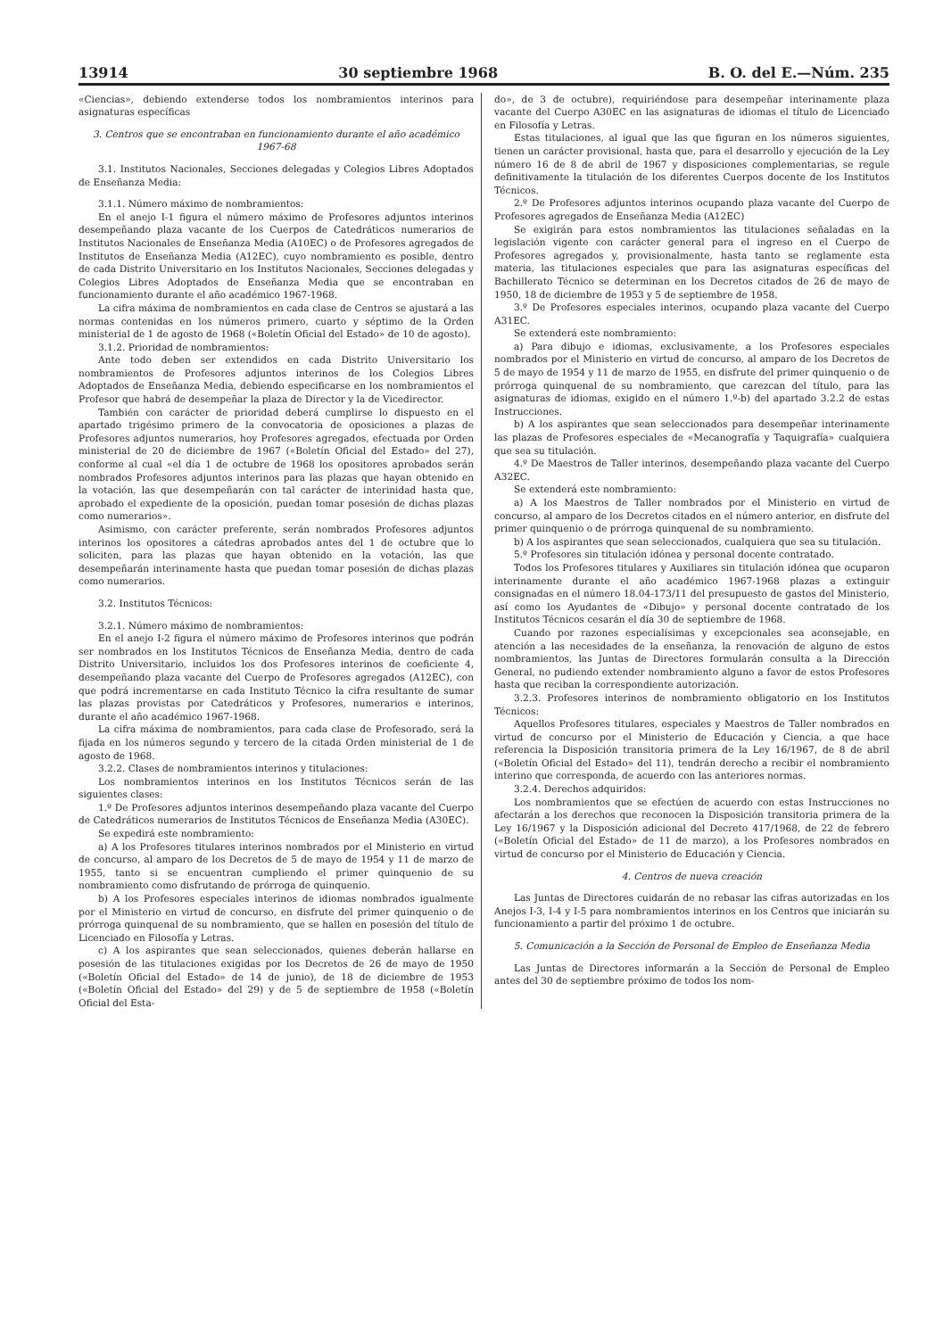13914 30 septiembre 1968 B. O. del E.—Núm. 235
«Ciencias», debiendo extenderse todos los nombramientos interinos para asignaturas específicas
3. Centros que se encontraban en funcionamiento durante el año académico 1967-68
3.1. Institutos Nacionales, Secciones delegadas y Colegios Libres Adoptados de Enseñanza Media:
3.1.1. Número máximo de nombramientos:
En el anejo I-1 figura el número máximo de Profesores adjuntos interinos desempeñando plaza vacante de los Cuerpos de Catedráticos numerarios de Institutos Nacionales de Enseñanza Media (A10EC) o de Profesores agregados de Institutos de Enseñanza Media (A12EC), cuyo nombramiento es posible, dentro de cada Distrito Universitario en los Institutos Nacionales, Secciones delegadas y Colegios Libres Adoptados de Enseñanza Media que se encontraban en funcionamiento durante el año académico 1967-1968.
La cifra máxima de nombramientos en cada clase de Centros se ajustará a las normas contenidas en los números primero, cuarto y séptimo de la Orden ministerial de 1 de agosto de 1968 («Boletín Oficial del Estado» de 10 de agosto).
3.1.2. Prioridad de nombramientos:
Ante todo deben ser extendidos en cada Distrito Universitario los nombramientos de Profesores adjuntos interinos de los Colegios Libres Adoptados de Enseñanza Media, debiendo especificarse en los nombramientos el Profesor que habrá de desempeñar la plaza de Director y la de Vicedirector.
También con carácter de prioridad deberá cumplirse lo dispuesto en el apartado trigésimo primero de la convocatoria de oposiciones a plazas de Profesores adjuntos numerarios, hoy Profesores agregados, efectuada por Orden ministerial de 20 de diciembre de 1967 («Boletín Oficial del Estado» del 27), conforme al cual «el día 1 de octubre de 1968 los opositores aprobados serán nombrados Profesores adjuntos interinos para las plazas que hayan obtenido en la votación, las que desempeñarán con tal carácter de interinidad hasta que, aprobado el expediente de la oposición, puedan tomar posesión de dichas plazas como numerarios».
Asimismo, con carácter preferente, serán nombrados Profesores adjuntos interinos los opositores a cátedras aprobados antes del 1 de octubre que lo soliciten, para las plazas que hayan obtenido en la votación, las que desempeñarán interinamente hasta que puedan tomar posesión de dichas plazas como numerarios.
3.2. Institutos Técnicos:
3.2.1. Número máximo de nombramientos:
En el anejo I-2 figura el número máximo de Profesores interinos que podrán ser nombrados en los Institutos Técnicos de Enseñanza Media, dentro de cada Distrito Universitario, incluidos los dos Profesores interinos de coeficiente 4, desempeñando plaza vacante del Cuerpo de Profesores agregados (A12EC), con que podrá incrementarse en cada Instituto Técnico la cifra resultante de sumar las plazas provistas por Catedráticos y Profesores, numerarios e interinos, durante el año académico 1967-1968.
La cifra máxima de nombramientos, para cada clase de Profesorado, será la fijada en los números segundo y tercero de la citada Orden ministerial de 1 de agosto de 1968.
3.2.2. Clases de nombramientos interinos y titulaciones:
Los nombramientos interinos en los Institutos Técnicos serán de las siguientes clases:
1.º De Profesores adjuntos interinos desempeñando plaza vacante del Cuerpo de Catedráticos numerarios de Institutos Técnicos de Enseñanza Media (A30EC).
Se expedirá este nombramiento:
a) A los Profesores titulares interinos nombrados por el Ministerio en virtud de concurso, al amparo de los Decretos de 5 de mayo de 1954 y 11 de marzo de 1955, tanto si se encuentran cumpliendo el primer quinquenio de su nombramiento como disfrutando de prórroga de quinquenio.
b) A los Profesores especiales interinos de idiomas nombrados igualmente por el Ministerio en virtud de concurso, en disfrute del primer quinquenio o de prórroga quinquenal de su nombramiento, que se hallen en posesión del título de Licenciado en Filosofía y Letras.
c) A los aspirantes que sean seleccionados, quienes deberán hallarse en posesión de las titulaciones exigidas por los Decretos de 26 de mayo de 1950 («Boletín Oficial del Estado» de 14 de junio), de 18 de diciembre de 1953 («Boletín Oficial del Estado» del 29) y de 5 de septiembre de 1958 («Boletín Oficial del Esta-
do», de 3 de octubre), requiriéndose para desempeñar interinamente plaza vacante del Cuerpo A30EC en las asignaturas de idiomas el título de Licenciado en Filosofía y Letras.
Estas titulaciones, al igual que las que figuran en los números siguientes, tienen un carácter provisional, hasta que, para el desarrollo y ejecución de la Ley número 16 de 8 de abril de 1967 y disposiciones complementarias, se regule definitivamente la titulación de los diferentes Cuerpos docente de los Institutos Técnicos.
2.º De Profesores adjuntos interinos ocupando plaza vacante del Cuerpo de Profesores agregados de Enseñanza Media (A12EC)
Se exigirán para estos nombramientos las titulaciones señaladas en la legislación vigente con carácter general para el ingreso en el Cuerpo de Profesores agregados y, provisionalmente, hasta tanto se reglamente esta materia, las titulaciones especiales que para las asignaturas específicas del Bachillerato Técnico se determinan en los Decretos citados de 26 de mayo de 1950, 18 de diciembre de 1953 y 5 de septiembre de 1958.
3.º De Profesores especiales interinos, ocupando plaza vacante del Cuerpo A31EC.
Se extenderá este nombramiento:
a) Para dibujo e idiomas, exclusivamente, a los Profesores especiales nombrados por el Ministerio en virtud de concurso, al amparo de los Decretos de 5 de mayo de 1954 y 11 de marzo de 1955, en disfrute del primer quinquenio o de prórroga quinquenal de su nombramiento, que carezcan del título, para las asignaturas de idiomas, exigido en el número 1.º-b) del apartado 3.2.2 de estas Instrucciones.
b) A los aspirantes que sean seleccionados para desempeñar interinamente las plazas de Profesores especiales de «Mecanografía y Taquigrafía» cualquiera que sea su titulación.
4.º De Maestros de Taller interinos, desempeñando plaza vacante del Cuerpo A32EC.
Se extenderá este nombramiento:
a) A los Maestros de Taller nombrados por el Ministerio en virtud de concurso, al amparo de los Decretos citados en el número anterior, en disfrute del primer quinquenio o de prórroga quinquenal de su nombramiento.
b) A los aspirantes que sean seleccionados, cualquiera que sea su titulación.
5.º Profesores sin titulación idónea y personal docente contratado.
Todos los Profesores titulares y Auxiliares sin titulación idónea que ocuparon interinamente durante el año académico 1967-1968 plazas a extinguir consignadas en el número 18.04-173/11 del presupuesto de gastos del Ministerio, así como los Ayudantes de «Dibujo» y personal docente contratado de los Institutos Técnicos cesarán el día 30 de septiembre de 1968.
Cuando por razones especialísimas y excepcionales sea aconsejable, en atención a las necesidades de la enseñanza, la renovación de alguno de estos nombramientos, las Juntas de Directores formularán consulta a la Dirección General, no pudiendo extender nombramiento alguno a favor de estos Profesores hasta que reciban la correspondiente autorización.
3.2.3. Profesores interinos de nombramiento obligatorio en los Institutos Técnicos:
Aquellos Profesores titulares, especiales y Maestros de Taller nombrados en virtud de concurso por el Ministerio de Educación y Ciencia, a que hace referencia la Disposición transitoria primera de la Ley 16/1967, de 8 de abril («Boletín Oficial del Estado» del 11), tendrán derecho a recibir el nombramiento interino que corresponda, de acuerdo con las anteriores normas.
3.2.4. Derechos adquiridos:
Los nombramientos que se efectúen de acuerdo con estas Instrucciones no afectarán a los derechos que reconocen la Disposición transitoria primera de la Ley 16/1967 y la Disposición adicional del Decreto 417/1968, de 22 de febrero («Boletín Oficial del Estado» de 11 de marzo), a los Profesores nombrados en virtud de concurso por el Ministerio de Educación y Ciencia.
4. Centros de nueva creación
Las Juntas de Directores cuidarán de no rebasar las cifras autorizadas en los Anejos I-3, I-4 y I-5 para nombramientos interinos en los Centros que iniciarán su funcionamiento a partir del próximo 1 de octubre.
5. Comunicación a la Sección de Personal de Empleo de Enseñanza Media
Las Juntas de Directores informarán a la Sección de Personal de Empleo antes del 30 de septiembre próximo de todos los nom-